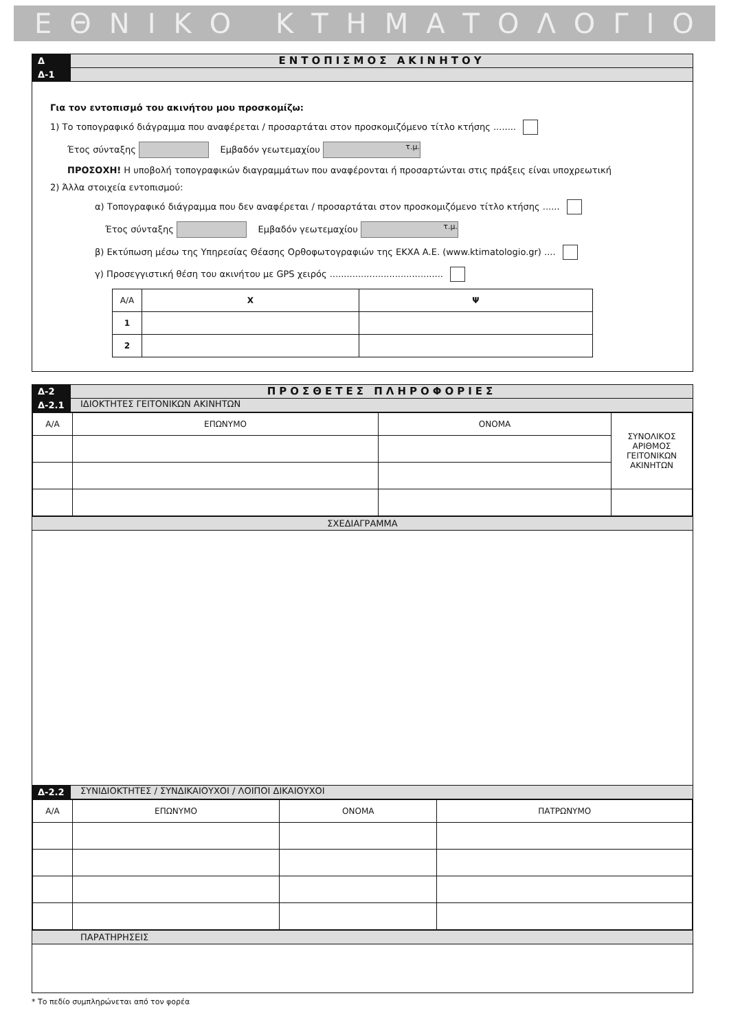ΕΘΝΙΚΟ ΚΤΗΜΑΤΟΛΟΓΙΟ
Δ
ΕΝΤΟΠΙΣΜΟΣ ΑΚΙΝΗΤΟΥ
Δ-1
Για τον εντοπισμό του ακινήτου μου προσκομίζω:
1) Το τοπογραφικό διάγραμμα που αναφέρεται / προσαρτάται στον προσκομιζόμενο τίτλο κτήσης ........
Έτος σύνταξης Εμβαδόν γεωτεμαχίου τ.μ.
ΠΡΟΣΟΧΗ! Η υποβολή τοπογραφικών διαγραμμάτων που αναφέρονται ή προσαρτώνται στις πράξεις είναι υποχρεωτική
2) Άλλα στοιχεία εντοπισμού:
α) Τοπογραφικό διάγραμμα που δεν αναφέρεται / προσαρτάται στον προσκομιζόμενο τίτλο κτήσης ......
Έτος σύνταξης Εμβαδόν γεωτεμαχίου τ.μ.
β) Εκτύπωση μέσω της Υπηρεσίας Θέασης Ορθοφωτογραφιών της ΕΚΧΑ Α.Ε. (www.ktimatologio.gr) ....
γ) Προσεγγιστική θέση του ακινήτου με GPS χειρός ........................................
| Α/Α | Χ | Ψ |
| --- | --- | --- |
| 1 | | |
| 2 | | |
Δ-2
ΠΡΟΣΘΕΤΕΣ ΠΛΗΡΟΦΟΡΙΕΣ
Δ-2.1 ΙΔΙΟΚΤΗΤΕΣ ΓΕΙΤΟΝΙΚΩΝ ΑΚΙΝΗΤΩΝ
| Α/Α | ΕΠΩΝΥΜΟ | ΟΝΟΜΑ | ΣΥΝΟΛΙΚΟΣ ΑΡΙΘΜΟΣ ΓΕΙΤΟΝΙΚΩΝ ΑΚΙΝΗΤΩΝ |
| --- | --- | --- | --- |
ΣΧΕΔΙΑΓΡΑΜΜΑ
Δ-2.2 ΣΥΝΙΔΙΟΚΤΗΤΕΣ / ΣΥΝΔΙΚΑΙΟΥΧΟΙ / ΛΟΙΠΟΙ ΔΙΚΑΙΟΥΧΟΙ
| Α/Α | ΕΠΩΝΥΜΟ | ΟΝΟΜΑ | ΠΑΤΡΩΝΥΜΟ |
| --- | --- | --- | --- |
ΠΑΡΑΤΗΡΗΣΕΙΣ
* Το πεδίο συμπληρώνεται από τον φορέα